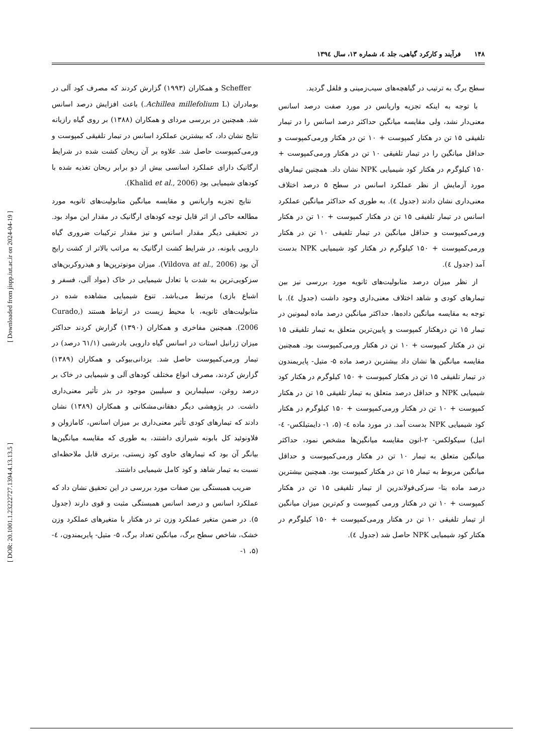[ DOR: 20.1001.1.23222727.1394.4.13.13.5 ] [ Downloaded from jispp.iut.ac.ir on 2024-04-19 ]
۱۴۸ فرآیند و کارکرد گیاهی، جلد ٤، شماره ١٣، سال ١٣٩٤
سطح برگ به ترتیب در گیاهچه‌های سیب‌زمینی و فلفل گردید.
با توجه به اینکه تجزیه واریانس در مورد صفت درصد اسانس معنی‌دار نشد، ولی مقایسه میانگین حداکثر درصد اسانس را در تیمار تلفیقی ۱۵ تن در هکتار کمپوست + ۱۰ تن در هکتار ورمی‌کمپوست و حداقل میانگین را در تیمار تلفیقی ۱۰ تن در هکتار ورمی‌کمپوست + ۱۵۰ کیلوگرم در هکتار کود شیمیایی NPK نشان داد. همچنین تیمارهای مورد آزمایش از نظر عملکرد اسانس در سطح ۵ درصد اختلاف معنی‌داری نشان دادند (جدول ٤). به طوری که حداکثر میانگین عملکرد اسانس در تیمار تلفیقی ۱۵ تن در هکتار کمپوست + ۱۰ تن در هکتار ورمی‌کمپوست و حداقل میانگین در تیمار تلفیقی ۱۰ تن در هکتار ورمی‌کمپوست + ۱۵۰ کیلوگرم در هکتار کود شیمیایی NPK بدست آمد (جدول ٤).
از نظر میزان درصد متابولیت‌های ثانویه مورد بررسی نیز بین تیمارهای کودی و شاهد اختلاف معنی‌داری وجود داشت (جدول ٤). با توجه به مقایسه میانگین داده‌ها، حداکثر میانگین درصد ماده لیمونین در تیمار ۱۵ تن درهکتار کمپوست و پایین‌ترین متعلق به تیمار تلفیقی ۱۵ تن در هکتار کمپوست + ۱۰ تن در هکتار ورمی‌کمپوست بود. همچنین مقایسه میانگین ها نشان داد بیشترین درصد ماده ۵- متیل- پایریمندون در تیمار تلفیقی ۱۵ تن در هکتار کمپوست + ۱۵۰ کیلوگرم در هکتار کود شیمیایی NPK و حداقل درصد متعلق به تیمار تلفیقی ۱۵ تن در هکتار کمپوست + ۱۰ تن در هکتار ورمی‌کمپوست + ۱۵۰ کیلوگرم در هکتار کود شیمیایی NPK بدست آمد. در مورد ماده ٤- (۵، ۱- دایمتیلکس- ٤-انیل) سیکولکس- ۲-انون مقایسه میانگین‌ها مشخص نمود، حداکثر میانگین متعلق به تیمار ۱۰ تن در هکتار ورمی‌کمپوست و حداقل میانگین مربوط به تیمار ۱۵ تن در هکتار کمپوست بود. همچنین بیشترین درصد ماده بتا- سزکی‌فولاندرین از تیمار تلفیقی ۱۵ تن در هکتار کمپوست + ۱۰ تن در هکتار ورمی کمپوست و کم‌ترین میزان میانگین از تیمار تلفیقی ۱۰ تن در هکتار ورمی‌کمپوست + ۱۵۰ کیلوگرم در هکتار کود شیمیایی NPK حاصل شد (جدول ٤).
Scheffer و همکاران (۱۹۹۳) گزارش کردند که مصرف کود آلی در بومادران (Achillea millefolium L.) باعث افزایش درصد اسانس شد. همچنین در بررسی مردای و همکاران (۱۳۸۸) بر روی گیاه رازیانه نتایج نشان داد، که بیشترین عملکرد اسانس در تیمار تلفیقی کمپوست و ورمی‌کمپوست حاصل شد. علاوه بر آن ریحان کشت شده در شرایط ارگانیک دارای عملکرد اسانسی بیش از دو برابر ریحان تغذیه شده با کودهای شیمیایی بود (Khalid et al., 2006).
نتایج تجزیه واریانس و مقایسه میانگین متابولیت‌های ثانویه مورد مطالعه حاکی از اثر قابل توجه کودهای ارگانیک در مقدار این مواد بود. در تحقیقی دیگر مقدار اسانس و نیز مقدار ترکیبات ضروری گیاه دارویی بابونه، در شرایط کشت ارگانیک به مراتب بالاتر از کشت رایج آن بود (Vildova at al., 2006). میزان مونوترپن‌ها و هیدروکربن‌های سزکویی‌ترپن به شدت با تعادل شیمیایی در خاک (مواد آلی، فسفر و اشباع بازی) مرتبط می‌باشد. تنوع شیمیایی مشاهده شده در متابولیت‌های ثانویه، با محیط زیست در ارتباط هستند (Curado, 2006). همچنین مفاخری و همکاران (۱۳۹۰) گزارش کردند حداکثر میزان ژرانیل استات در اسانس گیاه دارویی بادرشبی (٦١/١ درصد) در تیمار ورمی‌کمپوست حاصل شد. یزدانی‌بیوکی و همکاران (۱۳۸۹) گزارش کردند، مصرف انواع مختلف کودهای آلی و شیمیایی در خاک بر درصد روغن، سیلیمارین و سیلیبین موجود در بذر تأثیر معنی‌داری داشت. در پژوهشی دیگر دهقانی‌مشکانی و همکاران (۱۳۸۹) نشان دادند که تیمارهای کودی تأثیر معنی‌داری بر میزان اسانس، کامازولن و فلاونوئید کل بابونه شیرازی داشتند، به طوری که مقایسه میانگین‌ها بیانگر آن بود که تیمارهای حاوی کود زیستی، برتری قابل ملاحظه‌ای نسبت به تیمار شاهد و کود کامل شیمیایی داشتند.
ضریب همبستگی بین صفات مورد بررسی در این تحقیق نشان داد که عملکرد اسانس و درصد اسانس همبستگی مثبت و قوی دارند (جدول ۵). در ضمن متغیر عملکرد وزن تر در هکتار با متغیرهای عملکرد وزن خشک، شاخص سطح برگ، میانگین تعداد برگ، ۵- متیل- پایریمندون، ٤- (۵، ۱-